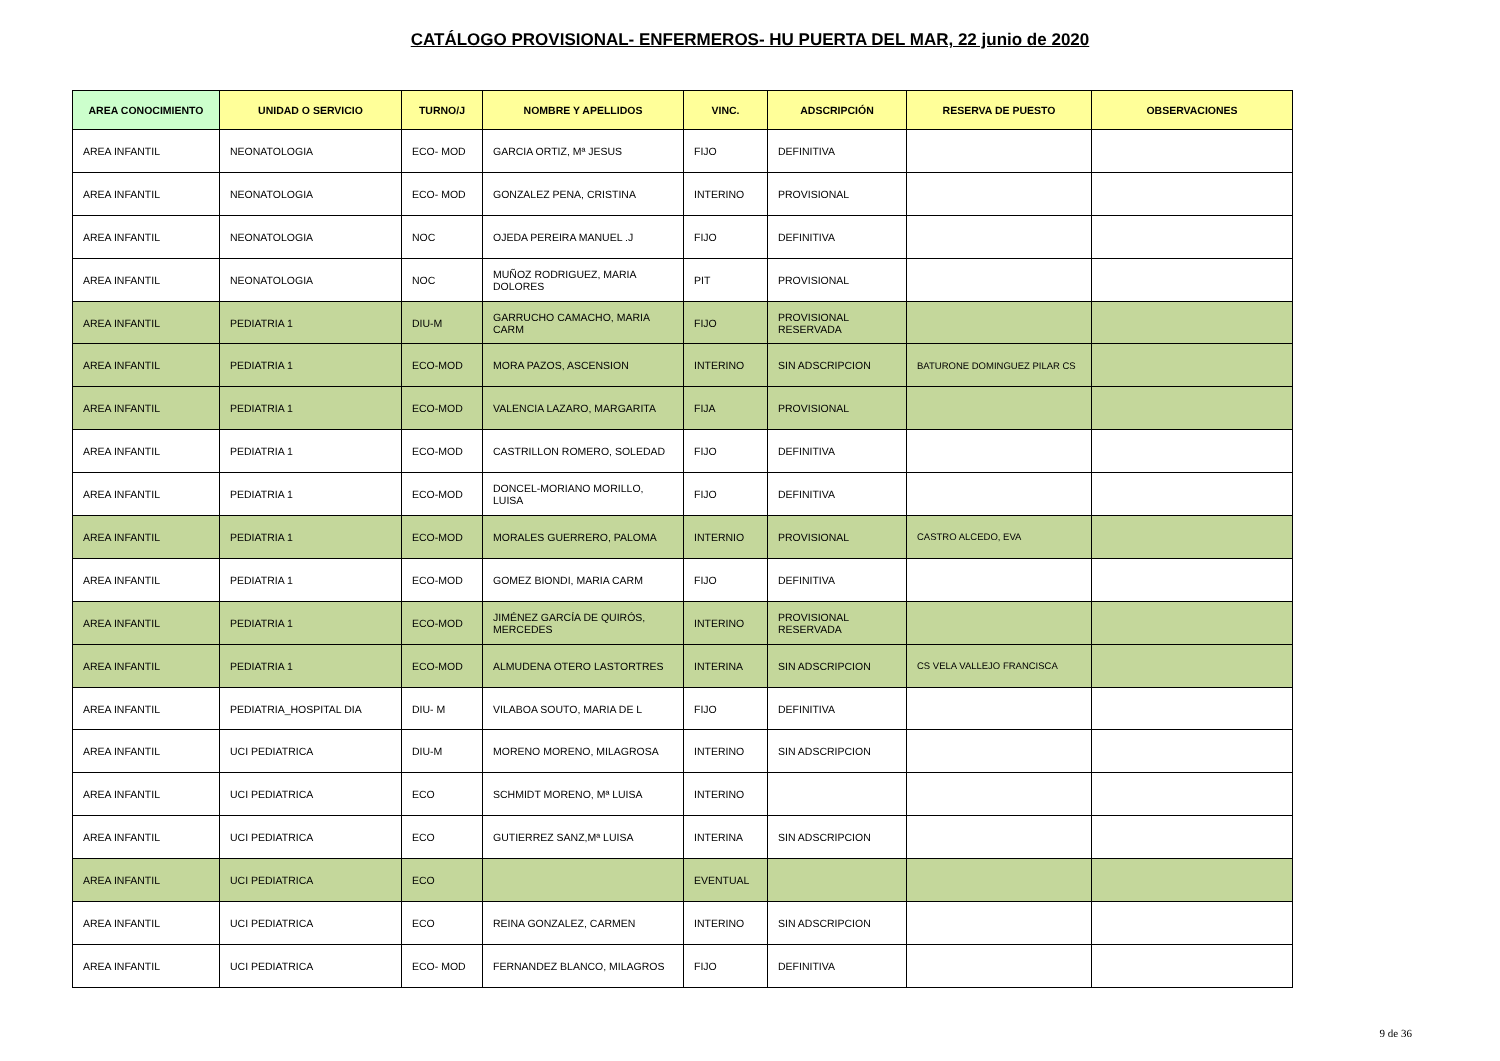CATÁLOGO PROVISIONAL- ENFERMEROS- HU PUERTA DEL MAR, 22 junio de 2020
| AREA CONOCIMIENTO | UNIDAD O SERVICIO | TURNO/J | NOMBRE Y APELLIDOS | VINC. | ADSCRIPCIÓN | RESERVA DE PUESTO | OBSERVACIONES |
| --- | --- | --- | --- | --- | --- | --- | --- |
| AREA INFANTIL | NEONATOLOGIA | ECO- MOD | GARCIA ORTIZ, Mª JESUS | FIJO | DEFINITIVA | | |
| AREA INFANTIL | NEONATOLOGIA | ECO- MOD | GONZALEZ PENA, CRISTINA | INTERINO | PROVISIONAL | | |
| AREA INFANTIL | NEONATOLOGIA | NOC | OJEDA PEREIRA MANUEL .J | FIJO | DEFINITIVA | | |
| AREA INFANTIL | NEONATOLOGIA | NOC | MUÑOZ RODRIGUEZ, MARIA DOLORES | PIT | PROVISIONAL | | |
| AREA INFANTIL | PEDIATRIA 1 | DIU-M | GARRUCHO CAMACHO, MARIA CARM | FIJO | PROVISIONAL RESERVADA | | |
| AREA INFANTIL | PEDIATRIA 1 | ECO-MOD | MORA PAZOS, ASCENSION | INTERINO | SIN ADSCRIPCION | BATURONE DOMINGUEZ PILAR CS | |
| AREA INFANTIL | PEDIATRIA 1 | ECO-MOD | VALENCIA LAZARO, MARGARITA | FIJA | PROVISIONAL | | |
| AREA INFANTIL | PEDIATRIA 1 | ECO-MOD | CASTRILLON ROMERO, SOLEDAD | FIJO | DEFINITIVA | | |
| AREA INFANTIL | PEDIATRIA 1 | ECO-MOD | DONCEL-MORIANO MORILLO, LUISA | FIJO | DEFINITIVA | | |
| AREA INFANTIL | PEDIATRIA 1 | ECO-MOD | MORALES GUERRERO, PALOMA | INTERNIO | PROVISIONAL | CASTRO ALCEDO, EVA | |
| AREA INFANTIL | PEDIATRIA 1 | ECO-MOD | GOMEZ BIONDI, MARIA CARM | FIJO | DEFINITIVA | | |
| AREA INFANTIL | PEDIATRIA 1 | ECO-MOD | JIMÉNEZ GARCÍA DE QUIRÓS, MERCEDES | INTERINO | PROVISIONAL RESERVADA | | |
| AREA INFANTIL | PEDIATRIA 1 | ECO-MOD | ALMUDENA OTERO LASTORTRES | INTERINA | SIN ADSCRIPCION | CS VELA VALLEJO FRANCISCA | |
| AREA INFANTIL | PEDIATRIA_HOSPITAL DIA | DIU- M | VILABOA SOUTO, MARIA DE L | FIJO | DEFINITIVA | | |
| AREA INFANTIL | UCI PEDIATRICA | DIU-M | MORENO MORENO, MILAGROSA | INTERINO | SIN ADSCRIPCION | | |
| AREA INFANTIL | UCI PEDIATRICA | ECO | SCHMIDT MORENO, Mª LUISA | INTERINO | | | |
| AREA INFANTIL | UCI PEDIATRICA | ECO | GUTIERREZ SANZ,Mª LUISA | INTERINA | SIN ADSCRIPCION | | |
| AREA INFANTIL | UCI PEDIATRICA | ECO | | EVENTUAL | | | |
| AREA INFANTIL | UCI PEDIATRICA | ECO | REINA GONZALEZ, CARMEN | INTERINO | SIN ADSCRIPCION | | |
| AREA INFANTIL | UCI PEDIATRICA | ECO- MOD | FERNANDEZ BLANCO, MILAGROS | FIJO | DEFINITIVA | | |
9 de 36